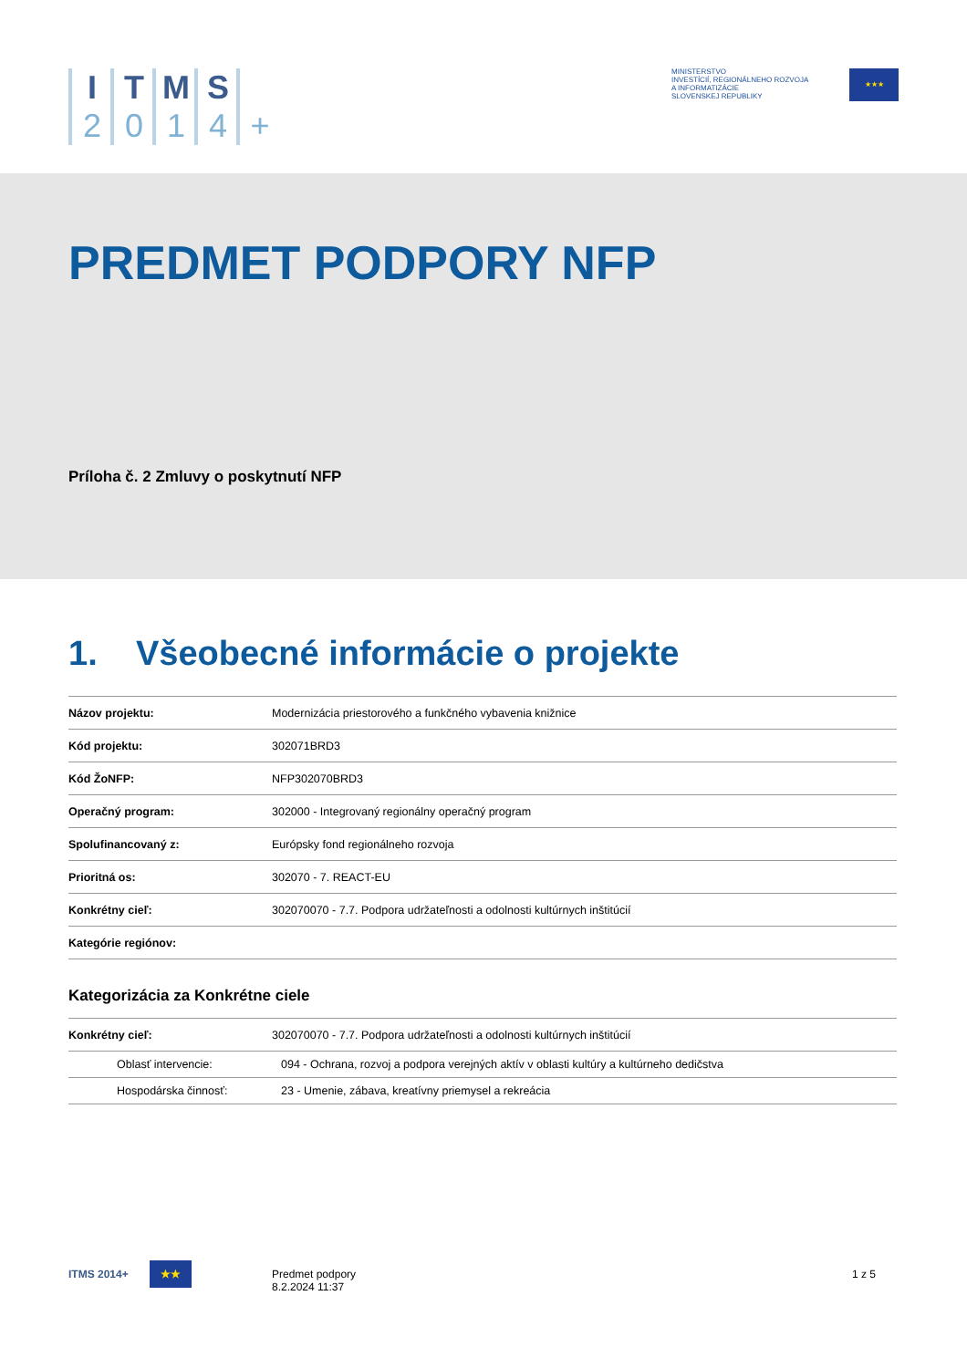I
2
T
0
M
1
S
4
+
MINISTERSTVO
INVESTÍCIÍ, REGIONÁLNEHO ROZVOJA
A INFORMATIZÁCIE
SLOVENSKEJ REPUBLIKY
★★★
PREDMET PODPORY NFP
Príloha č. 2 Zmluvy o poskytnutí NFP
1. Všeobecné informácie o projekte
| Názov projektu: | Modernizácia priestorového a funkčného vybavenia knižnice |
| Kód projektu: | 302071BRD3 |
| Kód ŽoNFP: | NFP302070BRD3 |
| Operačný program: | 302000 - Integrovaný regionálny operačný program |
| Spolufinancovaný z: | Európsky fond regionálneho rozvoja |
| Prioritná os: | 302070 - 7. REACT-EU |
| Konkrétny cieľ: | 302070070 - 7.7. Podpora udržateľnosti a odolnosti kultúrnych inštitúcií |
| Kategórie regiónov: | |
Kategorizácia za Konkrétne ciele
| Konkrétny cieľ: | 302070070 - 7.7. Podpora udržateľnosti a odolnosti kultúrnych inštitúcií | |
| Oblasť intervencie: | | 094 - Ochrana, rozvoj a podpora verejných aktív v oblasti kultúry a kultúrneho dedičstva |
| Hospodárska činnosť: | | 23 - Umenie, zábava, kreatívny priemysel a rekreácia |
ITMS 2014+ ★★
Predmet podpory
8.2.2024 11:37
1 z 5